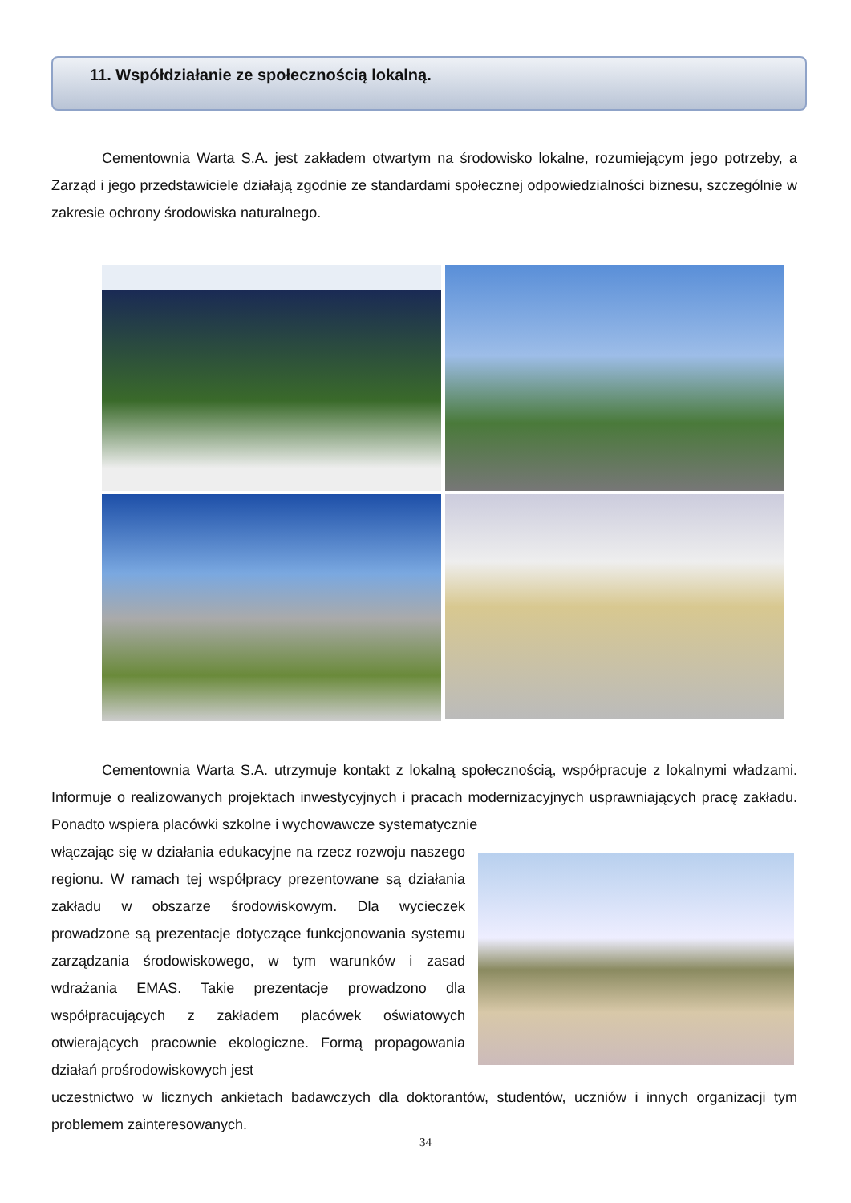11. Współdziałanie ze społecznością lokalną.
Cementownia Warta S.A. jest zakładem otwartym na środowisko lokalne, rozumiejącym jego potrzeby, a Zarząd i jego przedstawiciele działają zgodnie ze standardami społecznej odpowiedzialności biznesu, szczególnie w zakresie ochrony środowiska naturalnego.
Cementownia Warta S.A. utrzymuje kontakt z lokalną społecznością, współpracuje z lokalnymi władzami. Informuje o realizowanych projektach inwestycyjnych i pracach modernizacyjnych usprawniających pracę zakładu. Ponadto wspiera placówki szkolne i wychowawcze systematycznie
włączając się w działania edukacyjne na rzecz rozwoju naszego regionu. W ramach tej współpracy prezentowane są działania zakładu w obszarze środowiskowym. Dla wycieczek prowadzone są prezentacje dotyczące funkcjonowania systemu zarządzania środowiskowego, w tym warunków i zasad wdrażania EMAS. Takie prezentacje prowadzono dla współpracujących z zakładem placówek oświatowych otwierających pracownie ekologiczne. Formą propagowania działań prośrodowiskowych jest
uczestnictwo w licznych ankietach badawczych dla doktorantów, studentów, uczniów i innych organizacji tym problemem zainteresowanych.
34